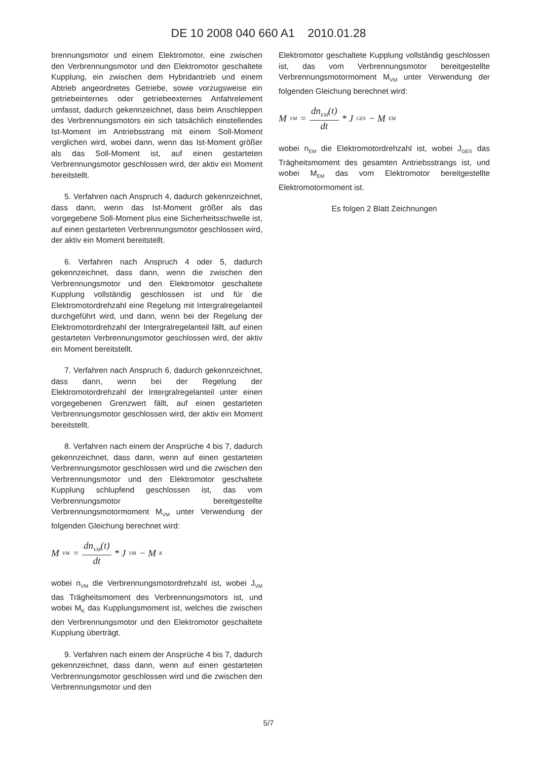DE 10 2008 040 660 A1 2010.01.28
brennungsmotor und einem Elektromotor, eine zwischen den Verbrennungsmotor und den Elektromotor geschaltete Kupplung, ein zwischen dem Hybridantrieb und einem Abtrieb angeordnetes Getriebe, sowie vorzugsweise ein getriebeinternes oder getriebeexternes Anfahrelement umfasst, dadurch gekennzeichnet, dass beim Anschleppen des Verbrennungsmotors ein sich tatsächlich einstellendes Ist-Moment im Antriebsstrang mit einem Soll-Moment verglichen wird, wobei dann, wenn das Ist-Moment größer als das Soll-Moment ist, auf einen gestarteten Verbrennungsmotor geschlossen wird, der aktiv ein Moment bereitstellt.
5. Verfahren nach Anspruch 4, dadurch gekennzeichnet, dass dann, wenn das Ist-Moment größer als das vorgegebene Soll-Moment plus eine Sicherheitsschwelle ist, auf einen gestarteten Verbrennungsmotor geschlossen wird, der aktiv ein Moment bereitstellt.
6. Verfahren nach Anspruch 4 oder 5, dadurch gekennzeichnet, dass dann, wenn die zwischen den Verbrennungsmotor und den Elektromotor geschaltete Kupplung vollständig geschlossen ist und für die Elektromotordrehzahl eine Regelung mit Intergralregelanteil durchgeführt wird, und dann, wenn bei der Regelung der Elektromotordrehzahl der Intergralregelanteil fällt, auf einen gestarteten Verbrennungsmotor geschlossen wird, der aktiv ein Moment bereitstellt.
7. Verfahren nach Anspruch 6, dadurch gekennzeichnet, dass dann, wenn bei der Regelung der Elektromotordrehzahl der Intergralregelanteil unter einen vorgegebenen Grenzwert fällt, auf einen gestarteten Verbrennungsmotor geschlossen wird, der aktiv ein Moment bereitstellt.
8. Verfahren nach einem der Ansprüche 4 bis 7, dadurch gekennzeichnet, dass dann, wenn auf einen gestarteten Verbrennungsmotor geschlossen wird und die zwischen den Verbrennungsmotor und den Elektromotor geschaltete Kupplung schlupfend geschlossen ist, das vom Verbrennungsmotor bereitgestellte Verbrennungsmotormoment M<sub>VM</sub> unter Verwendung der folgenden Gleichung berechnet wird:
M<sub>VM</sub> = dn<sub>VM</sub>(t) dt * J<sub>VM</sub> − M<sub>K</sub>
wobei n<sub>VM</sub> die Verbrennungsmotordrehzahl ist, wobei J<sub>VM</sub> das Trägheitsmoment des Verbrennungsmotors ist, und wobei M<sub>K</sub> das Kupplungsmoment ist, welches die zwischen den Verbrennungsmotor und den Elektromotor geschaltete Kupplung überträgt.
9. Verfahren nach einem der Ansprüche 4 bis 7, dadurch gekennzeichnet, dass dann, wenn auf einen gestarteten Verbrennungsmotor geschlossen wird und die zwischen den Verbrennungsmotor und den
Elektromotor geschaltete Kupplung vollständig geschlossen ist, das vom Verbrennungsmotor bereitgestellte Verbrennungsmotormoment M<sub>VM</sub> unter Verwendung der folgenden Gleichung berechnet wird:
M<sub>VM</sub> = dn<sub>EM</sub>(t) dt * J<sub>GES</sub> − M<sub>EM</sub>
wobei n<sub>EM</sub> die Elektromotordrehzahl ist, wobei J<sub>GES</sub> das Trägheitsmoment des gesamten Antriebsstrangs ist, und wobei M<sub>EM</sub> das vom Elektromotor bereitgestellte Elektromotormoment ist.
Es folgen 2 Blatt Zeichnungen
5/7